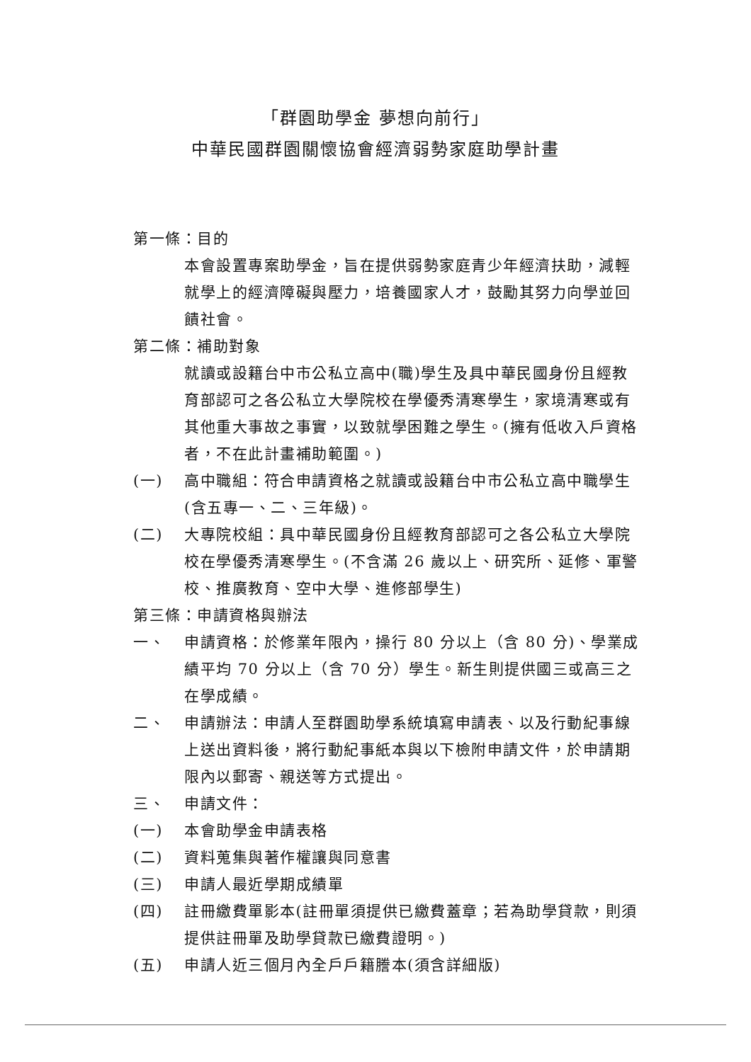「群園助學金 夢想向前行」
中華民國群園關懷協會經濟弱勢家庭助學計畫
第一條：目的
本會設置專案助學金，旨在提供弱勢家庭青少年經濟扶助，減輕就學上的經濟障礙與壓力，培養國家人才，鼓勵其努力向學並回饋社會。
第二條：補助對象
就讀或設籍台中市公私立高中(職)學生及具中華民國身份且經教育部認可之各公私立大學院校在學優秀清寒學生，家境清寒或有其他重大事故之事實，以致就學困難之學生。(擁有低收入戶資格者，不在此計畫補助範圍。)
(一) 高中職組：符合申請資格之就讀或設籍台中市公私立高中職學生(含五專一、二、三年級)。
(二) 大專院校組：具中華民國身份且經教育部認可之各公私立大學院校在學優秀清寒學生。(不含滿 26 歲以上、研究所、延修、軍警校、推廣教育、空中大學、進修部學生)
第三條：申請資格與辦法
一、 申請資格：於修業年限內，操行 80 分以上（含 80 分)、學業成績平均 70 分以上（含 70 分）學生。新生則提供國三或高三之在學成績。
二、 申請辦法：申請人至群園助學系統填寫申請表、以及行動紀事線上送出資料後，將行動紀事紙本與以下檢附申請文件，於申請期限內以郵寄、親送等方式提出。
三、 申請文件：
(一) 本會助學金申請表格
(二) 資料蒐集與著作權讓與同意書
(三) 申請人最近學期成績單
(四) 註冊繳費單影本(註冊單須提供已繳費蓋章；若為助學貸款，則須提供註冊單及助學貸款已繳費證明。)
(五) 申請人近三個月內全戶戶籍謄本(須含詳細版)